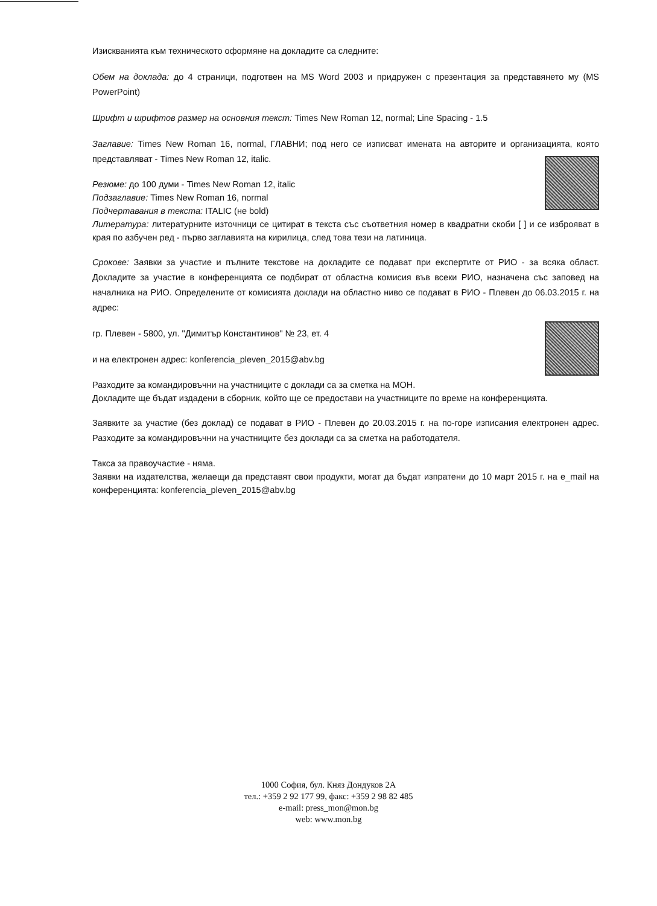Изискванията към техническото оформяне на докладите са следните:
Обем на доклада: до 4 страници, подготвен на MS Word 2003 и придружен с презентация за представянето му (MS PowerPoint)
Шрифт и шрифтов размер на основния текст: Times New Roman 12, normal; Line Spacing - 1.5
Заглавие: Times New Roman 16, normal, ГЛАВНИ; под него се изписват имената на авторите и организацията, която представляват - Times New Roman 12, italic.
Резюме: до 100 думи - Times New Roman 12, italic
Подзаглавие: Times New Roman 16, normal
Подчертавания в текста: ITALIC (не bold)
Литература: литературните източници се цитират в текста със съответния номер в квадратни скоби [ ] и се изброяват в края по азбучен ред - първо заглавията на кирилица, след това тези на латиница.
Срокове: Заявки за участие и пълните текстове на докладите се подават при експертите от РИО - за всяка област. Докладите за участие в конференцията се подбират от областна комисия във всеки РИО, назначена със заповед на началника на РИО. Определените от комисията доклади на областно ниво се подават в РИО - Плевен до 06.03.2015 г. на адрес:
гр. Плевен - 5800, ул. "Димитър Константинов" № 23, ет. 4
и на електронен адрес: konferencia_pleven_2015@abv.bg
Разходите за командировъчни на участниците с доклади са за сметка на МОН.
Докладите ще бъдат издадени в сборник, който ще се предостави на участниците по време на конференцията.
Заявките за участие (без доклад) се подават в РИО - Плевен до 20.03.2015 г. на по-горе изписания електронен адрес. Разходите за командировъчни на участниците без доклади са за сметка на работодателя.
Такса за правоучастие - няма.
Заявки на издателства, желаещи да представят свои продукти, могат да бъдат изпратени до 10 март 2015 г. на e_mail на конференцията: konferencia_pleven_2015@abv.bg
1000 София, бул. Княз Дондуков 2А
тел.: +359 2 92 177 99, факс: +359 2 98 82 485
e-mail: press_mon@mon.bg
web: www.mon.bg